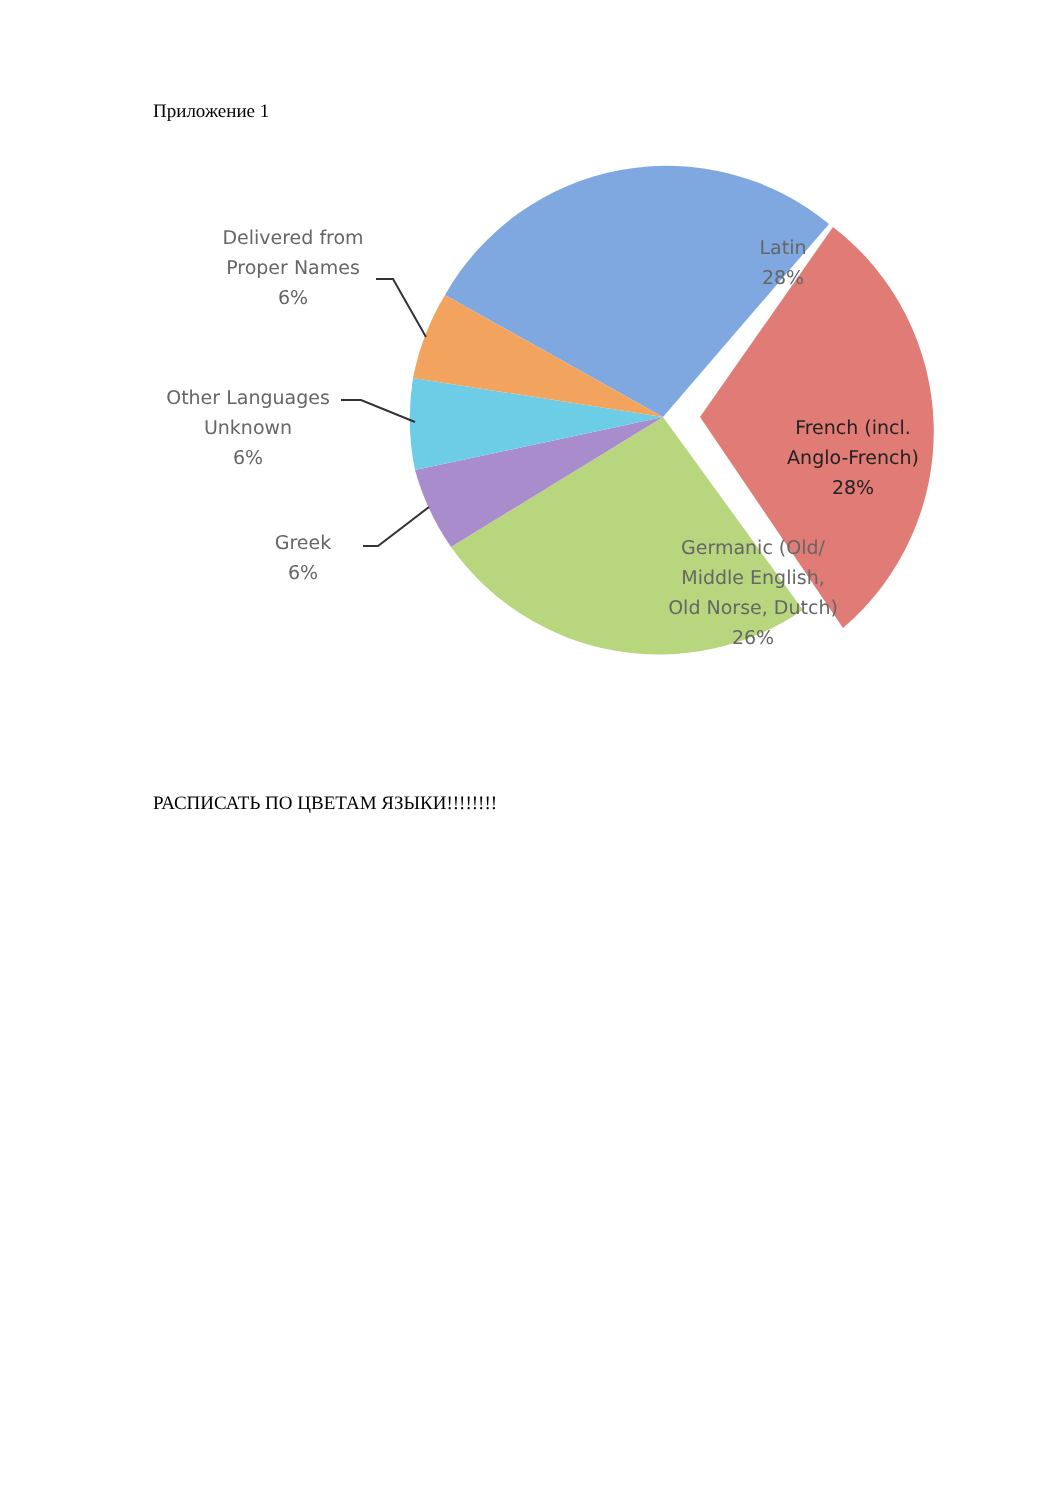Приложение 1
Delivered from
Proper Names
6%
Latin
28%
Other Languages
Unknown
6%
French (incl.
Anglo-French)
28%
Greek
6%
Germanic (Old/
Middle English,
Old Norse, Dutch)
26%
РАСПИСАТЬ ПО ЦВЕТАМ ЯЗЫКИ!!!!!!!!